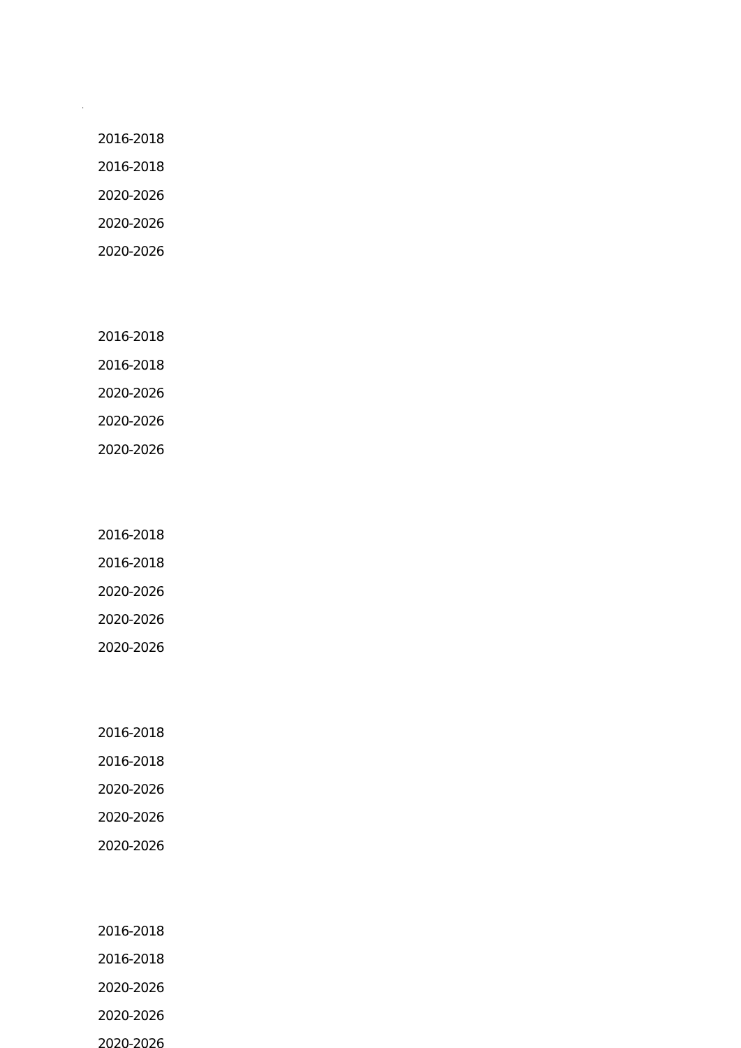.
2016-2018
2016-2018
2020-2026
2020-2026
2020-2026
2016-2018
2016-2018
2020-2026
2020-2026
2020-2026
2016-2018
2016-2018
2020-2026
2020-2026
2020-2026
2016-2018
2016-2018
2020-2026
2020-2026
2020-2026
2016-2018
2016-2018
2020-2026
2020-2026
2020-2026